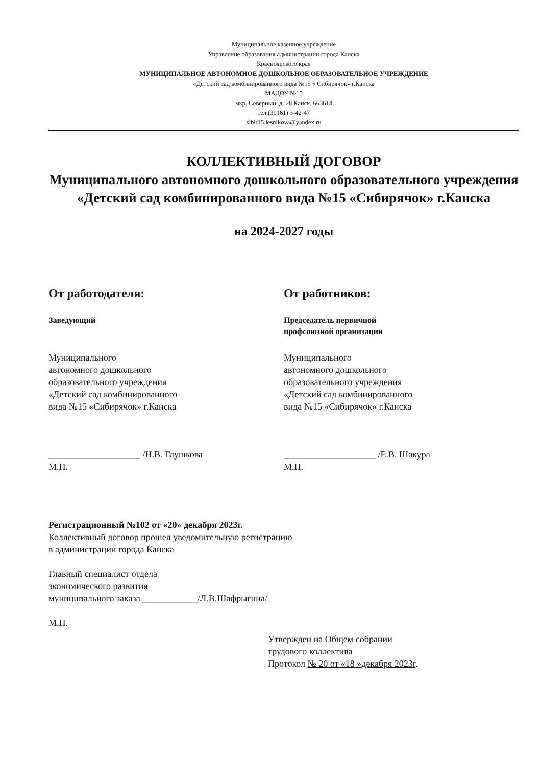Муниципальное казенное учреждение
Управление образования администрации города Канска
Красноярского края
МУНИЦИПАЛЬНОЕ АВТОНОМНОЕ ДОШКОЛЬНОЕ ОБРАЗОВАТЕЛЬНОЕ УЧРЕЖДЕНИЕ
«Детский сад комбинированного вида №15 « Сибирячок» г.Канска
МАДОУ №15
мкр. Северный, д. 28 Канск, 663614
тел.(39161) 3-42-47
sibir15.lesnikova@yandex.ru
КОЛЛЕКТИВНЫЙ ДОГОВОР
Муниципального автономного дошкольного образовательного учреждения
«Детский сад комбинированного вида №15 «Сибирячок» г.Канска
на 2024-2027 годы
От работодателя:
Заведующий
Муниципального
автономного дошкольного
образовательного учреждения
«Детский сад комбинированного
вида №15 «Сибирячок» г.Канска
____________________ /Н.В. Глушкова
М.П.
От работников:
Председатель первичной
профсоюзной организации
Муниципального
автономного дошкольного
образовательного учреждения
«Детский сад комбинированного
вида №15 «Сибирячок» г.Канска
____________________ /Е.В. Шакура
М.П.
Регистрационный №102 от «20» декабря 2023г.
Коллективный договор прошел уведомительную регистрацию
в администрации города Канска
Главный специалист отдела
экономического развития
муниципального заказа ____________/Л.В.Шафрыгина/
М.П.
Утвержден на Общем собрании
трудового коллектива
Протокол № 20 от «18 »декабря 2023г.